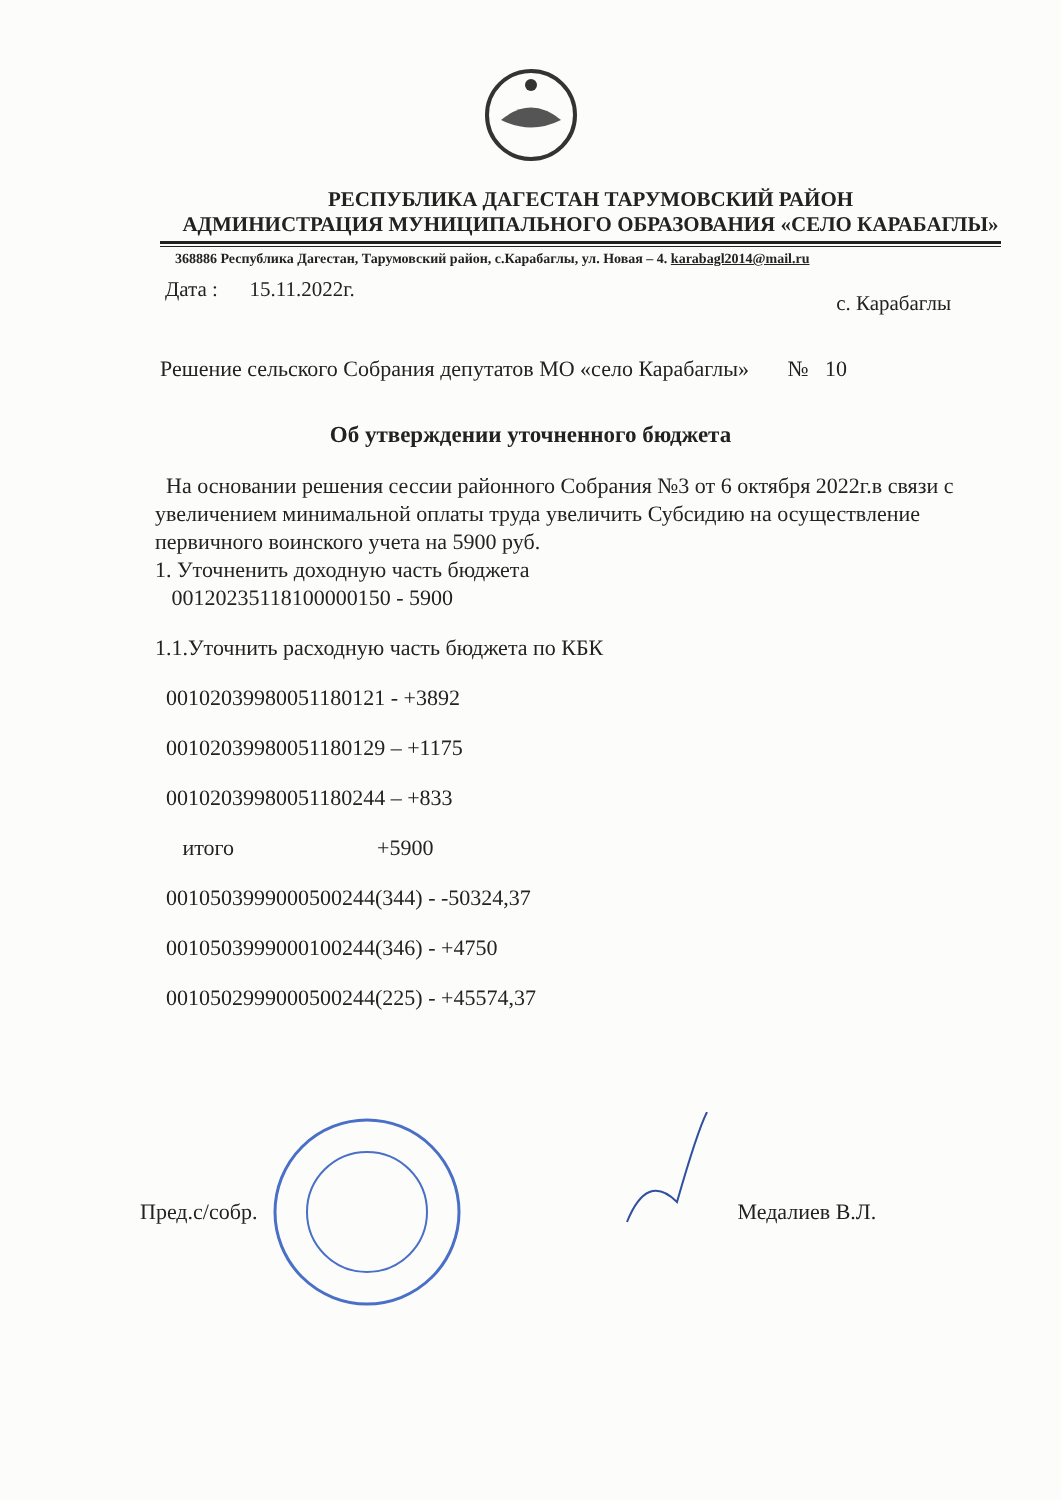РЕСПУБЛИКА ДАГЕСТАН ТАРУМОВСКИЙ РАЙОН
АДМИНИСТРАЦИЯ МУНИЦИПАЛЬНОГО ОБРАЗОВАНИЯ «СЕЛО КАРАБАГЛЫ»
368886 Республика Дагестан, Тарумовский район, с.Карабаглы, ул. Новая – 4. karabagl2014@mail.ru
Дата : 15.11.2022г. с. Карабаглы
Решение сельского Собрания депутатов МО «село Карабаглы» № 10
Об утверждении уточненного бюджета
На основании решения сессии районного Собрания №3 от 6 октября 2022г.в связи с увеличением минимальной оплаты труда увеличить Субсидию на осуществление первичного воинского учета на 5900 руб.
1. Уточненить доходную часть бюджета
00120235118100000150 - 5900
1.1.Уточнить расходную часть бюджета по КБК
00102039980051180121 - +3892
00102039980051180129 – +1175
00102039980051180244 – +833
итого +5900
0010503999000500244(344) - -50324,37
0010503999000100244(346) - +4750
0010502999000500244(225) - +45574,37
Пред.с/собр. Медалиев В.Л.